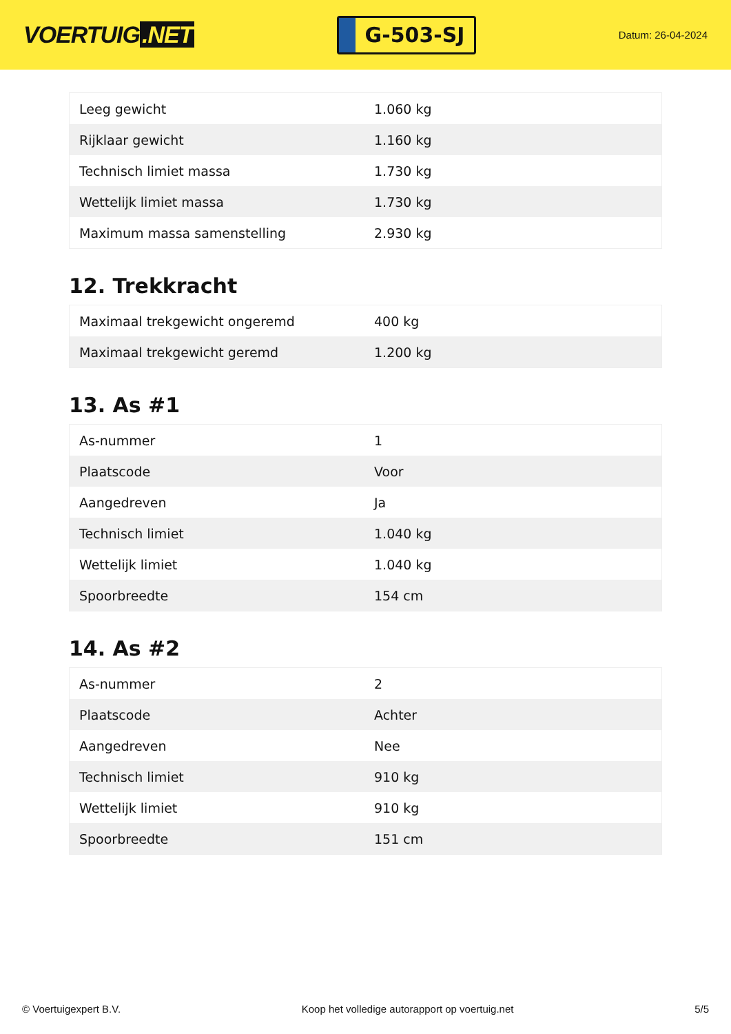VOERTUIG.NET
G-503-SJ
Datum: 26-04-2024
| Leeg gewicht | 1.060 kg |
| Rijklaar gewicht | 1.160 kg |
| Technisch limiet massa | 1.730 kg |
| Wettelijk limiet massa | 1.730 kg |
| Maximum massa samenstelling | 2.930 kg |
12. Trekkracht
| Maximaal trekgewicht ongeremd | 400 kg |
| Maximaal trekgewicht geremd | 1.200 kg |
13. As #1
| As-nummer | 1 |
| Plaatscode | Voor |
| Aangedreven | Ja |
| Technisch limiet | 1.040 kg |
| Wettelijk limiet | 1.040 kg |
| Spoorbreedte | 154 cm |
14. As #2
| As-nummer | 2 |
| Plaatscode | Achter |
| Aangedreven | Nee |
| Technisch limiet | 910 kg |
| Wettelijk limiet | 910 kg |
| Spoorbreedte | 151 cm |
© Voertuigexpert B.V. Koop het volledige autorapport op voertuig.net 5/5